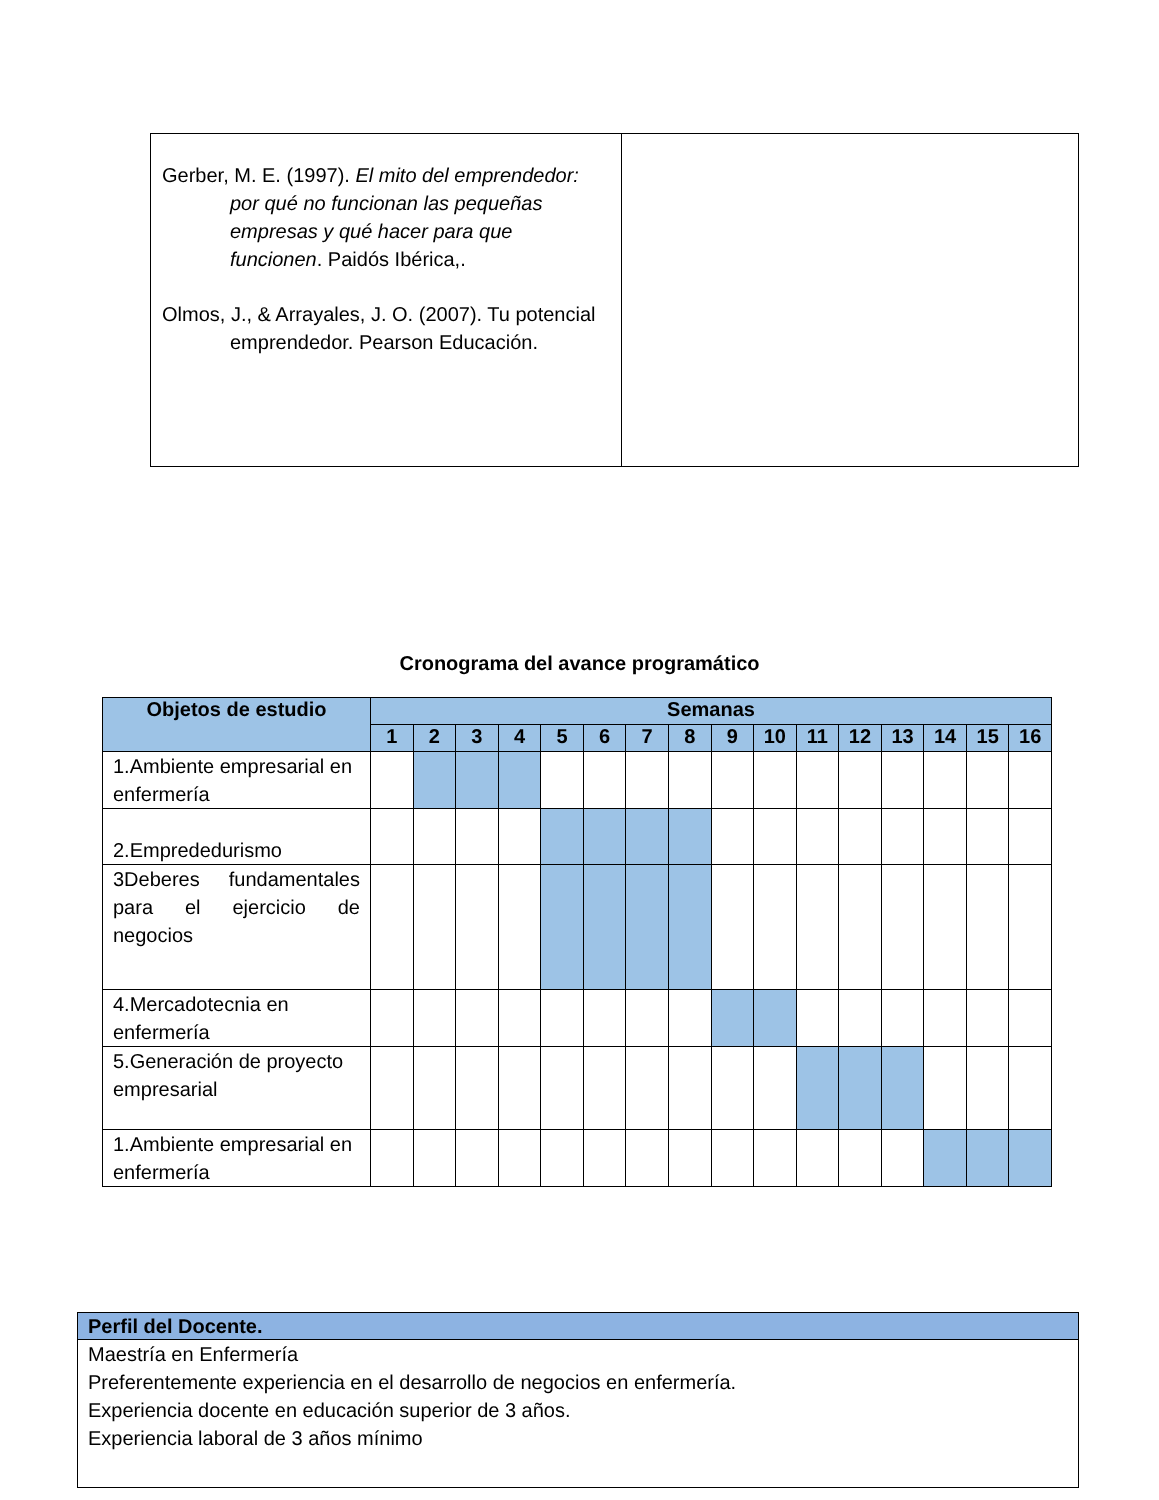| Gerber, M. E. (1997). El mito del emprendedor: por qué no funcionan las pequeñas empresas y qué hacer para que funcionen . Paidós Ibérica,. Olmos, J., & Arrayales, J. O. (2007). Tu potencial emprendedor. Pearson Educación. | |
Cronograma del avance programático
| Objetos de estudio | Semanas | | | | | | | | | | | | | | | |
| --- | --- | --- | --- | --- | --- | --- | --- | --- | --- | --- | --- | --- | --- | --- | --- | --- |
| | 1 | 2 | 3 | 4 | 5 | 6 | 7 | 8 | 9 | 10 | 11 | 12 | 13 | 14 | 15 | 16 |
| 1.Ambiente empresarial en enfermería | | | | | | | | | | | | | | | | |
| 2.Emprededurismo | | | | | | | | | | | | | | | | |
| 3Deberes fundamentales para el ejercicio de negocios | | | | | | | | | | | | | | | | |
| 4.Mercadotecnia en enfermería | | | | | | | | | | | | | | | | |
| 5.Generación de proyecto empresarial | | | | | | | | | | | | | | | | |
| 1.Ambiente empresarial en enfermería | | | | | | | | | | | | | | | | |
| Perfil del Docente. |
| --- |
| Maestría en Enfermería Preferentemente experiencia en el desarrollo de negocios en enfermería. Experiencia docente en educación superior de 3 años. Experiencia laboral de 3 años mínimo |